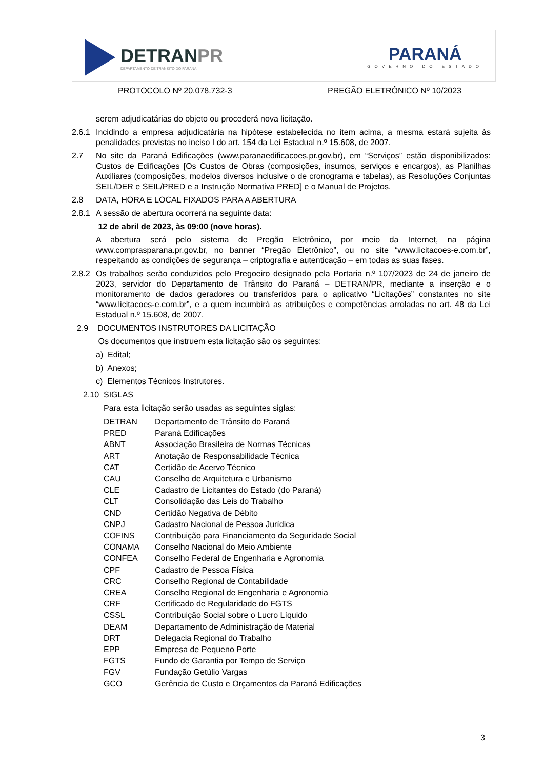DETRANPR
DEPARTAMENTO DE TRÂNSITO DO PARANÁ
PARANÁ
GOVERNO DO ESTADO
PROTOCOLO Nº 20.078.732-3 PREGÃO ELETRÔNICO Nº 10/2023
serem adjudicatárias do objeto ou procederá nova licitação.
2.6.1
Incidindo a empresa adjudicatária na hipótese estabelecida no item acima, a mesma estará sujeita às penalidades previstas no inciso I do art. 154 da Lei Estadual n.º 15.608, de 2007.
2.7 No site da Paraná Edificações (www.paranaedificacoes.pr.gov.br), em “Serviços” estão disponibilizados: Custos de Edificações [Os Custos de Obras (composições, insumos, serviços e encargos), as Planilhas Auxiliares (composições, modelos diversos inclusive o de cronograma e tabelas), as Resoluções Conjuntas SEIL/DER e SEIL/PRED e a Instrução Normativa PRED] e o Manual de Projetos.
2.8 DATA, HORA E LOCAL FIXADOS PARA A ABERTURA
2.8.1
A sessão de abertura ocorrerá na seguinte data:
12 de abril de 2023, às 09:00 (nove horas).
A abertura será pelo sistema de Pregão Eletrônico, por meio da Internet, na página www.comprasparana.pr.gov.br, no banner “Pregão Eletrônico”, ou no site “www.licitacoes-e.com.br”, respeitando as condições de segurança – criptografia e autenticação – em todas as suas fases.
2.8.2
Os trabalhos serão conduzidos pelo Pregoeiro designado pela Portaria n.º 107/2023 de 24 de janeiro de 2023, servidor do Departamento de Trânsito do Paraná – DETRAN/PR, mediante a inserção e o monitoramento de dados geradores ou transferidos para o aplicativo “Licitações” constantes no site “www.licitacoes-e.com.br”, e a quem incumbirá as atribuições e competências arroladas no art. 48 da Lei Estadual n.º 15.608, de 2007.
2.9 DOCUMENTOS INSTRUTORES DA LICITAÇÃO
Os documentos que instruem esta licitação são os seguintes:
a) Edital;
b) Anexos;
c) Elementos Técnicos Instrutores.
2.10 SIGLAS
Para esta licitação serão usadas as seguintes siglas:
| DETRAN | Departamento de Trânsito do Paraná |
| PRED | Paraná Edificações |
| ABNT | Associação Brasileira de Normas Técnicas |
| ART | Anotação de Responsabilidade Técnica |
| CAT | Certidão de Acervo Técnico |
| CAU | Conselho de Arquitetura e Urbanismo |
| CLE | Cadastro de Licitantes do Estado (do Paraná) |
| CLT | Consolidação das Leis do Trabalho |
| CND | Certidão Negativa de Débito |
| CNPJ | Cadastro Nacional de Pessoa Jurídica |
| COFINS | Contribuição para Financiamento da Seguridade Social |
| CONAMA | Conselho Nacional do Meio Ambiente |
| CONFEA | Conselho Federal de Engenharia e Agronomia |
| CPF | Cadastro de Pessoa Física |
| CRC | Conselho Regional de Contabilidade |
| CREA | Conselho Regional de Engenharia e Agronomia |
| CRF | Certificado de Regularidade do FGTS |
| CSSL | Contribuição Social sobre o Lucro Líquido |
| DEAM | Departamento de Administração de Material |
| DRT | Delegacia Regional do Trabalho |
| EPP | Empresa de Pequeno Porte |
| FGTS | Fundo de Garantia por Tempo de Serviço |
| FGV | Fundação Getúlio Vargas |
| GCO | Gerência de Custo e Orçamentos da Paraná Edificações |
3